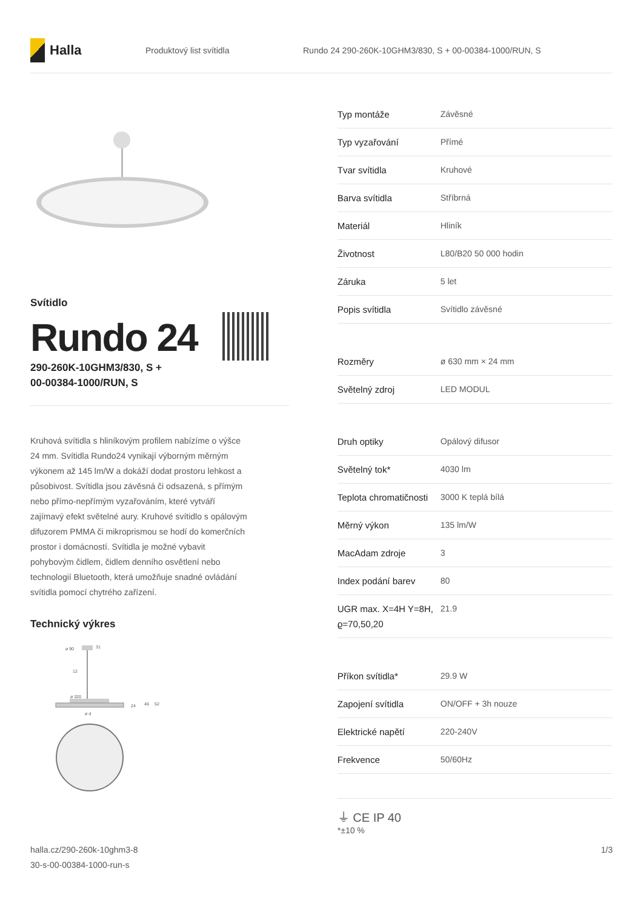Halla
Produktový list svítidla
Rundo 24 290-260K-10GHM3/830, S + 00-00384-1000/RUN, S
Svítidlo
Rundo 24
290-260K-10GHM3/830, S +
00-00384-1000/RUN, S
Kruhová svítidla s hliníkovým profilem nabízíme o výšce 24 mm. Svítidla Rundo24 vynikají výborným měrným výkonem až 145 lm/W a dokáží dodat prostoru lehkost a působivost. Svítidla jsou závěsná či odsazená, s přímým nebo přímo-nepřímým vyzařováním, které vytváří zajímavý efekt světelné aury. Kruhové svítidlo s opálovým difuzorem PMMA či mikroprismou se hodí do komerčních prostor i domácností. Svítidla je možné vybavit pohybovým čidlem, čidlem denního osvětlení nebo technologií Bluetooth, která umožňuje snadné ovládání svítidla pomocí chytrého zařízení.
Technický výkres
ø 90
31
12
ø 320
24
46
52
ø d
| Typ montáže | Závěsné |
| Typ vyzařování | Přímé |
| Tvar svítidla | Kruhové |
| Barva svítidla | Stříbrná |
| Materiál | Hliník |
| Životnost | L80/B20 50 000 hodin |
| Záruka | 5 let |
| Popis svítidla | Svítidlo závěsné |
| Rozměry | ø 630 mm × 24 mm |
| Světelný zdroj | LED MODUL |
| Druh optiky | Opálový difusor |
| Světelný tok* | 4030 lm |
| Teplota chromatičnosti | 3000 K teplá bílá |
| Měrný výkon | 135 lm/W |
| MacAdam zdroje | 3 |
| Index podání barev | 80 |
| UGR max. X=4H Y=8H, ϱ=70,50,20 | 21.9 |
| Příkon svítidla* | 29.9 W |
| Zapojení svítidla | ON/OFF + 3h nouze |
| Elektrické napětí | 220-240V |
| Frekvence | 50/60Hz |
⏚ CE IP 40
*±10 %
halla.cz/290-260k-10ghm3-8
30-s-00-00384-1000-run-s
1/3